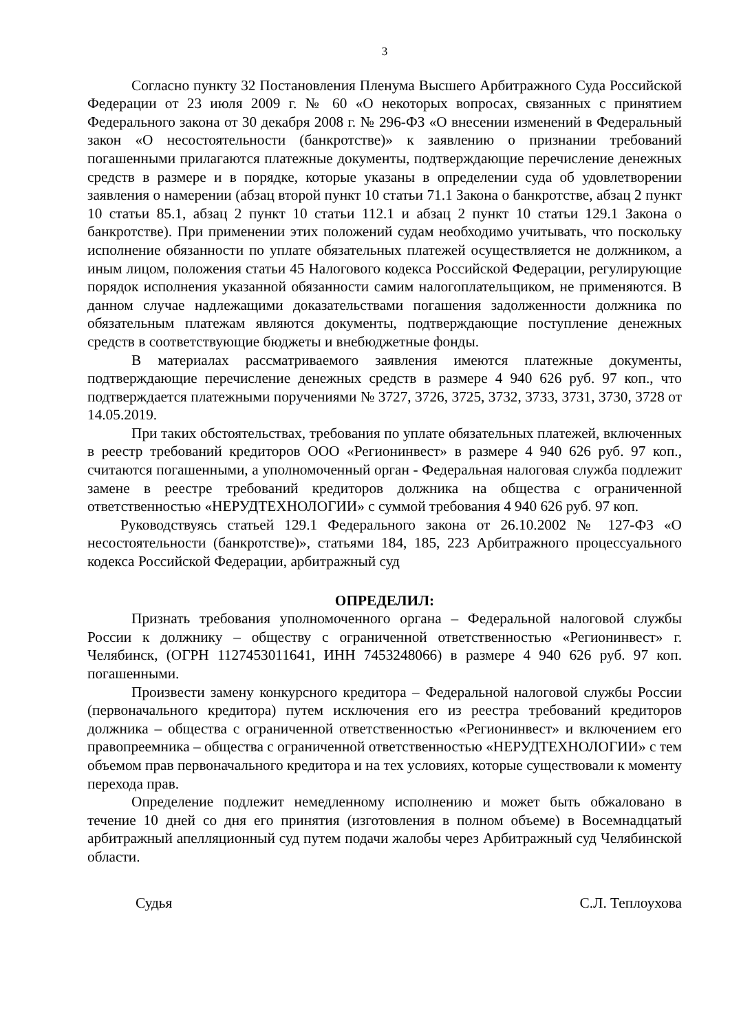3
Согласно пункту 32 Постановления Пленума Высшего Арбитражного Суда Российской Федерации от 23 июля 2009 г. № 60 «О некоторых вопросах, связанных с принятием Федерального закона от 30 декабря 2008 г. № 296-ФЗ «О внесении изменений в Федеральный закон «О несостоятельности (банкротстве)» к заявлению о признании требований погашенными прилагаются платежные документы, подтверждающие перечисление денежных средств в размере и в порядке, которые указаны в определении суда об удовлетворении заявления о намерении (абзац второй пункт 10 статьи 71.1 Закона о банкротстве, абзац 2 пункт 10 статьи 85.1, абзац 2 пункт 10 статьи 112.1 и абзац 2 пункт 10 статьи 129.1 Закона о банкротстве). При применении этих положений судам необходимо учитывать, что поскольку исполнение обязанности по уплате обязательных платежей осуществляется не должником, а иным лицом, положения статьи 45 Налогового кодекса Российской Федерации, регулирующие порядок исполнения указанной обязанности самим налогоплательщиком, не применяются. В данном случае надлежащими доказательствами погашения задолженности должника по обязательным платежам являются документы, подтверждающие поступление денежных средств в соответствующие бюджеты и внебюджетные фонды.
В материалах рассматриваемого заявления имеются платежные документы, подтверждающие перечисление денежных средств в размере 4 940 626 руб. 97 коп., что подтверждается платежными поручениями № 3727, 3726, 3725, 3732, 3733, 3731, 3730, 3728 от 14.05.2019.
При таких обстоятельствах, требования по уплате обязательных платежей, включенных в реестр требований кредиторов ООО «Регионинвест» в размере 4 940 626 руб. 97 коп., считаются погашенными, а уполномоченный орган - Федеральная налоговая служба подлежит замене в реестре требований кредиторов должника на общества с ограниченной ответственностью «НЕРУДТЕХНОЛОГИИ» с суммой требования 4 940 626 руб. 97 коп.
Руководствуясь статьей 129.1 Федерального закона от 26.10.2002 № 127-ФЗ «О несостоятельности (банкротстве)», статьями 184, 185, 223 Арбитражного процессуального кодекса Российской Федерации, арбитражный суд
ОПРЕДЕЛИЛ:
Признать требования уполномоченного органа – Федеральной налоговой службы России к должнику – обществу с ограниченной ответственностью «Регионинвест» г. Челябинск, (ОГРН 1127453011641, ИНН 7453248066) в размере 4 940 626 руб. 97 коп. погашенными.
Произвести замену конкурсного кредитора – Федеральной налоговой службы России (первоначального кредитора) путем исключения его из реестра требований кредиторов должника – общества с ограниченной ответственностью «Регионинвест» и включением его правопреемника – общества с ограниченной ответственностью «НЕРУДТЕХНОЛОГИИ» с тем объемом прав первоначального кредитора и на тех условиях, которые существовали к моменту перехода прав.
Определение подлежит немедленному исполнению и может быть обжаловано в течение 10 дней со дня его принятия (изготовления в полном объеме) в Восемнадцатый арбитражный апелляционный суд путем подачи жалобы через Арбитражный суд Челябинской области.
Судья С.Л. Теплоухова